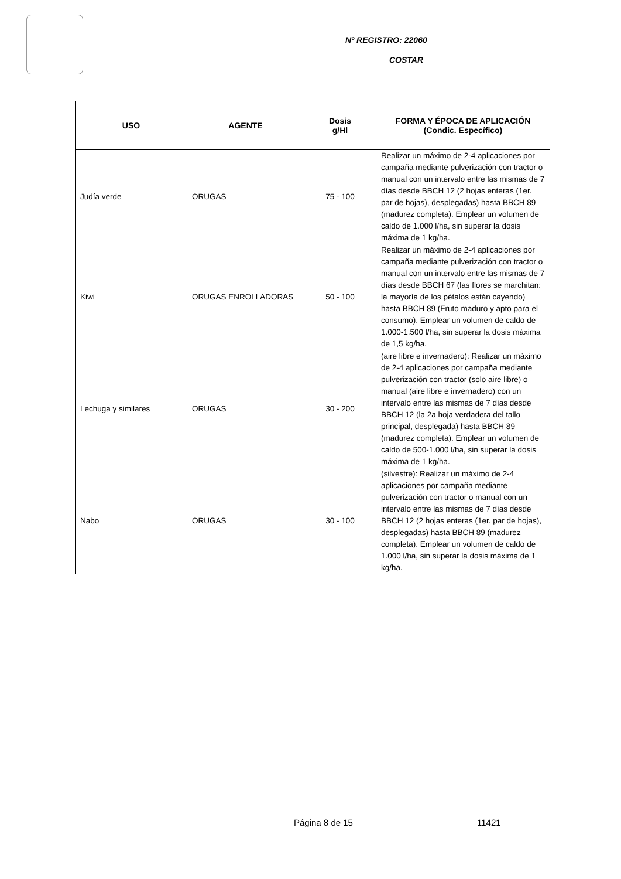Nº REGISTRO: 22060
COSTAR
| USO | AGENTE | Dosis g/Hl | FORMA Y ÉPOCA DE APLICACIÓN (Condic. Específico) |
| --- | --- | --- | --- |
| Judía verde | ORUGAS | 75 - 100 | Realizar un máximo de 2-4 aplicaciones por campaña mediante pulverización con tractor o manual con un intervalo entre las mismas de 7 días desde BBCH 12 (2 hojas enteras (1er. par de hojas), desplegadas) hasta BBCH 89 (madurez completa). Emplear un volumen de caldo de 1.000 l/ha, sin superar la dosis máxima de 1 kg/ha. |
| Kiwi | ORUGAS ENROLLADORAS | 50 - 100 | Realizar un máximo de 2-4 aplicaciones por campaña mediante pulverización con tractor o manual con un intervalo entre las mismas de 7 días desde BBCH 67 (las flores se marchitan: la mayoría de los pétalos están cayendo) hasta BBCH 89 (Fruto maduro y apto para el consumo). Emplear un volumen de caldo de 1.000-1.500 l/ha, sin superar la dosis máxima de 1,5 kg/ha. |
| Lechuga y similares | ORUGAS | 30 - 200 | (aire libre e invernadero): Realizar un máximo de 2-4 aplicaciones por campaña mediante pulverización con tractor (solo aire libre) o manual (aire libre e invernadero) con un intervalo entre las mismas de 7 días desde BBCH 12 (la 2a hoja verdadera del tallo principal, desplegada) hasta BBCH 89 (madurez completa). Emplear un volumen de caldo de 500-1.000 l/ha, sin superar la dosis máxima de 1 kg/ha. |
| Nabo | ORUGAS | 30 - 100 | (silvestre): Realizar un máximo de 2-4 aplicaciones por campaña mediante pulverización con tractor o manual con un intervalo entre las mismas de 7 días desde BBCH 12 (2 hojas enteras (1er. par de hojas), desplegadas) hasta BBCH 89 (madurez completa). Emplear un volumen de caldo de 1.000 l/ha, sin superar la dosis máxima de 1 kg/ha. |
Página 8 de 15 11421